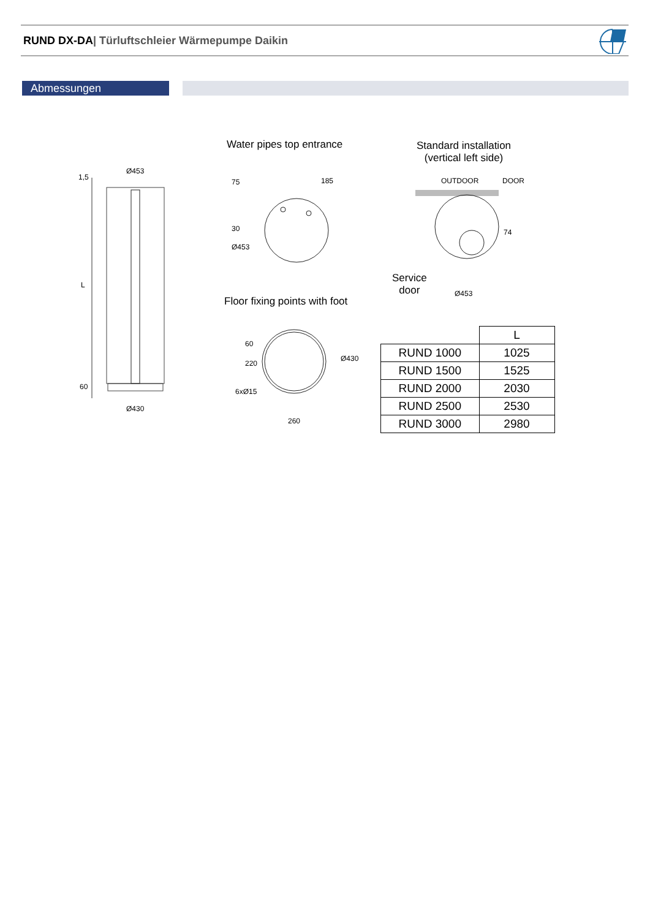RUND DX-DA| Türluftschleier Wärmepumpe Daikin
Abmessungen
Ø453
1,5
L
60
Ø430
Water pipes top entrance
75 185
30
Ø453
Floor fixing points with foot
60
220
Ø430
6xØ15
260
Standard installation
(vertical left side)
OUTDOOR DOOR
74
Service
door
Ø453
| | L |
| RUND 1000 | 1025 |
| RUND 1500 | 1525 |
| RUND 2000 | 2030 |
| RUND 2500 | 2530 |
| RUND 3000 | 2980 |